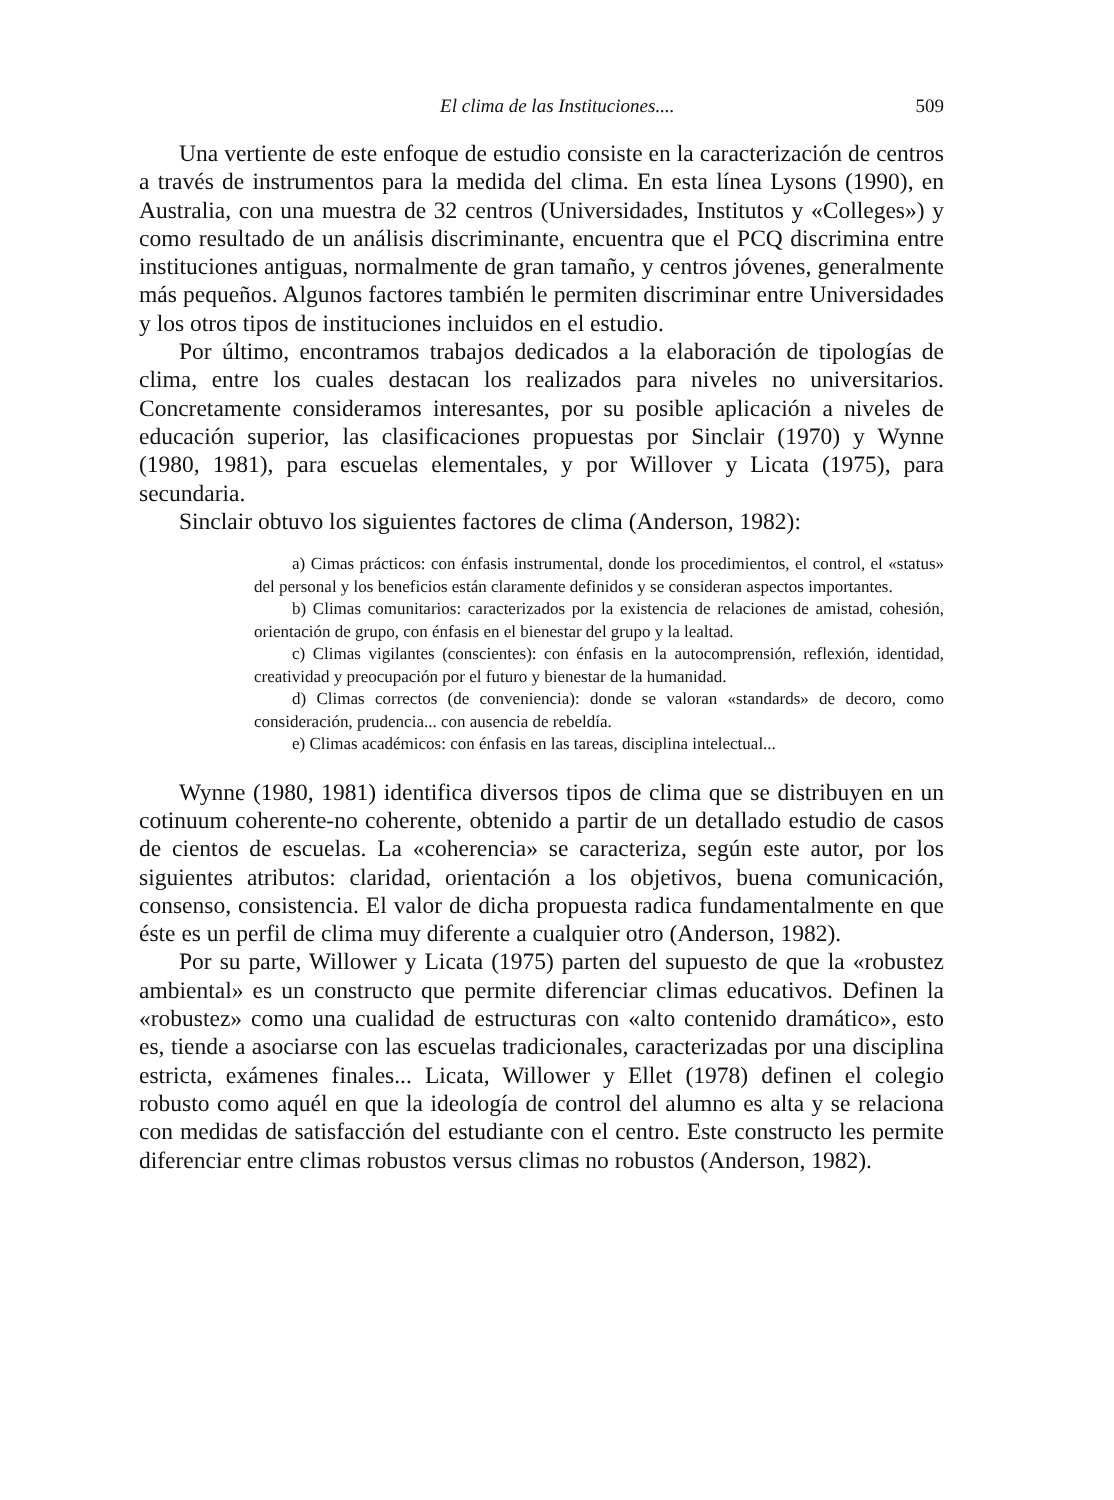El clima de las Instituciones.... 509
Una vertiente de este enfoque de estudio consiste en la caracterización de centros a través de instrumentos para la medida del clima. En esta línea Lysons (1990), en Australia, con una muestra de 32 centros (Universidades, Institutos y «Colleges») y como resultado de un análisis discriminante, encuentra que el PCQ discrimina entre instituciones antiguas, normalmente de gran tamaño, y centros jóvenes, generalmente más pequeños. Algunos factores también le permiten discriminar entre Universidades y los otros tipos de instituciones incluidos en el estudio.
Por último, encontramos trabajos dedicados a la elaboración de tipologías de clima, entre los cuales destacan los realizados para niveles no universitarios. Concretamente consideramos interesantes, por su posible aplicación a niveles de educación superior, las clasificaciones propuestas por Sinclair (1970) y Wynne (1980, 1981), para escuelas elementales, y por Willover y Licata (1975), para secundaria.
Sinclair obtuvo los siguientes factores de clima (Anderson, 1982):
a) Cimas prácticos: con énfasis instrumental, donde los procedimientos, el control, el «status» del personal y los beneficios están claramente definidos y se consideran aspectos importantes.
b) Climas comunitarios: caracterizados por la existencia de relaciones de amistad, cohesión, orientación de grupo, con énfasis en el bienestar del grupo y la lealtad.
c) Climas vigilantes (conscientes): con énfasis en la autocomprensión, reflexión, identidad, creatividad y preocupación por el futuro y bienestar de la humanidad.
d) Climas correctos (de conveniencia): donde se valoran «standards» de decoro, como consideración, prudencia... con ausencia de rebeldía.
e) Climas académicos: con énfasis en las tareas, disciplina intelectual...
Wynne (1980, 1981) identifica diversos tipos de clima que se distribuyen en un cotinuum coherente-no coherente, obtenido a partir de un detallado estudio de casos de cientos de escuelas. La «coherencia» se caracteriza, según este autor, por los siguientes atributos: claridad, orientación a los objetivos, buena comunicación, consenso, consistencia. El valor de dicha propuesta radica fundamentalmente en que éste es un perfil de clima muy diferente a cualquier otro (Anderson, 1982).
Por su parte, Willower y Licata (1975) parten del supuesto de que la «robustez ambiental» es un constructo que permite diferenciar climas educativos. Definen la «robustez» como una cualidad de estructuras con «alto contenido dramático», esto es, tiende a asociarse con las escuelas tradicionales, caracterizadas por una disciplina estricta, exámenes finales... Licata, Willower y Ellet (1978) definen el colegio robusto como aquél en que la ideología de control del alumno es alta y se relaciona con medidas de satisfacción del estudiante con el centro. Este constructo les permite diferenciar entre climas robustos versus climas no robustos (Anderson, 1982).